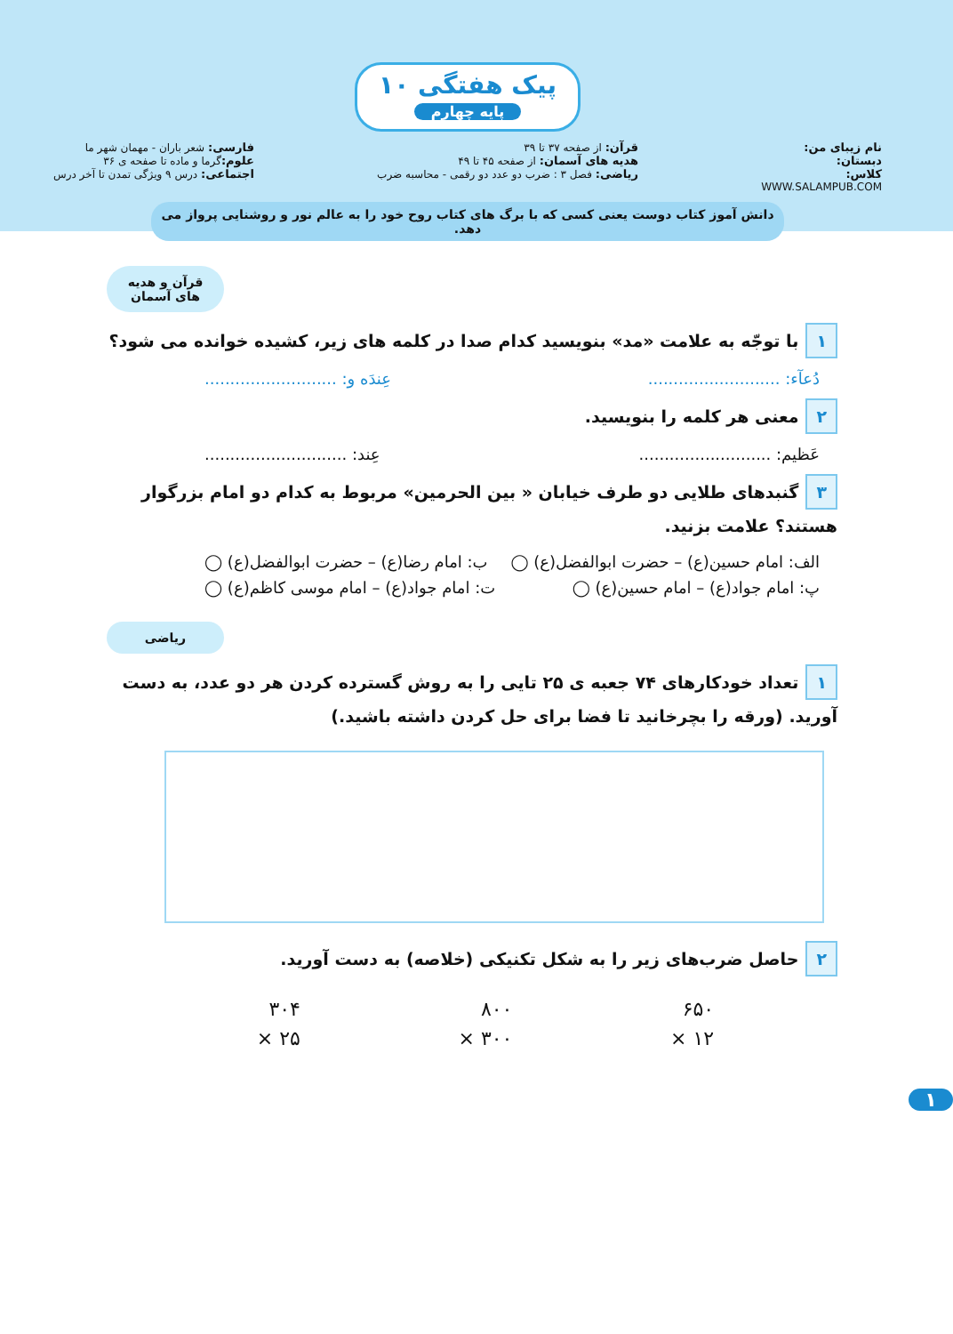پیک هفتگی ۱۰ پایه چهارم
نام زیبای من:
دبستان:
کلاس:
WWW.SALAMPUB.COM
قرآن: از صفحه ۳۷ تا ۳۹
هدیه های آسمان: از صفحه ۴۵ تا ۴۹
ریاضی: فصل ۳ : ضرب دو عدد دو رقمی - محاسبه ضرب
فارسی: شعر باران - مهمان شهر ما
علوم: گرما و ماده تا صفحه ی ۳۶
اجتماعی: درس ۹ ویژگی تمدن تا آخر درس
دانش آموز کتاب دوست یعنی کسی که با برگ های کتاب روح خود را به عالم نور و روشنایی پرواز می دهد.
قرآن و هدیه های آسمان
۱ با توجّه به علامت «مد» بنویسید کدام صدا در کلمه های زیر، کشیده خوانده می شود؟
دُعآء: .......................... عِندَه و: ..........................
۲ معنی هر کلمه را بنویسید.
عَظیم: .......................... عِند: ............................
۳ گنبدهای طلایی دو طرف خیابان « بین الحرمین» مربوط به کدام دو امام بزرگوار هستند؟ علامت بزنید.
الف: امام حسین(ع) – حضرت ابوالفضل(ع) ◯ ب: امام رضا(ع) – حضرت ابوالفضل(ع) ◯
پ: امام جواد(ع) – امام حسین(ع) ◯ ت: امام جواد(ع) – امام موسی کاظم(ع) ◯
ریاضی
۱ تعداد خودکارهای ۷۴ جعبه ی ۲۵ تایی را به روش گسترده کردن هر دو عدد، به دست آورید. (ورقه را بچرخانید تا فضا برای حل کردن داشته باشید.)
۲ حاصل ضرب‌های زیر را به شکل تکنیکی (خلاصه) به دست آورید.
۳۰۴
× ۲۵
۸۰۰
× ۳۰۰
۶۵۰
× ۱۲
۱